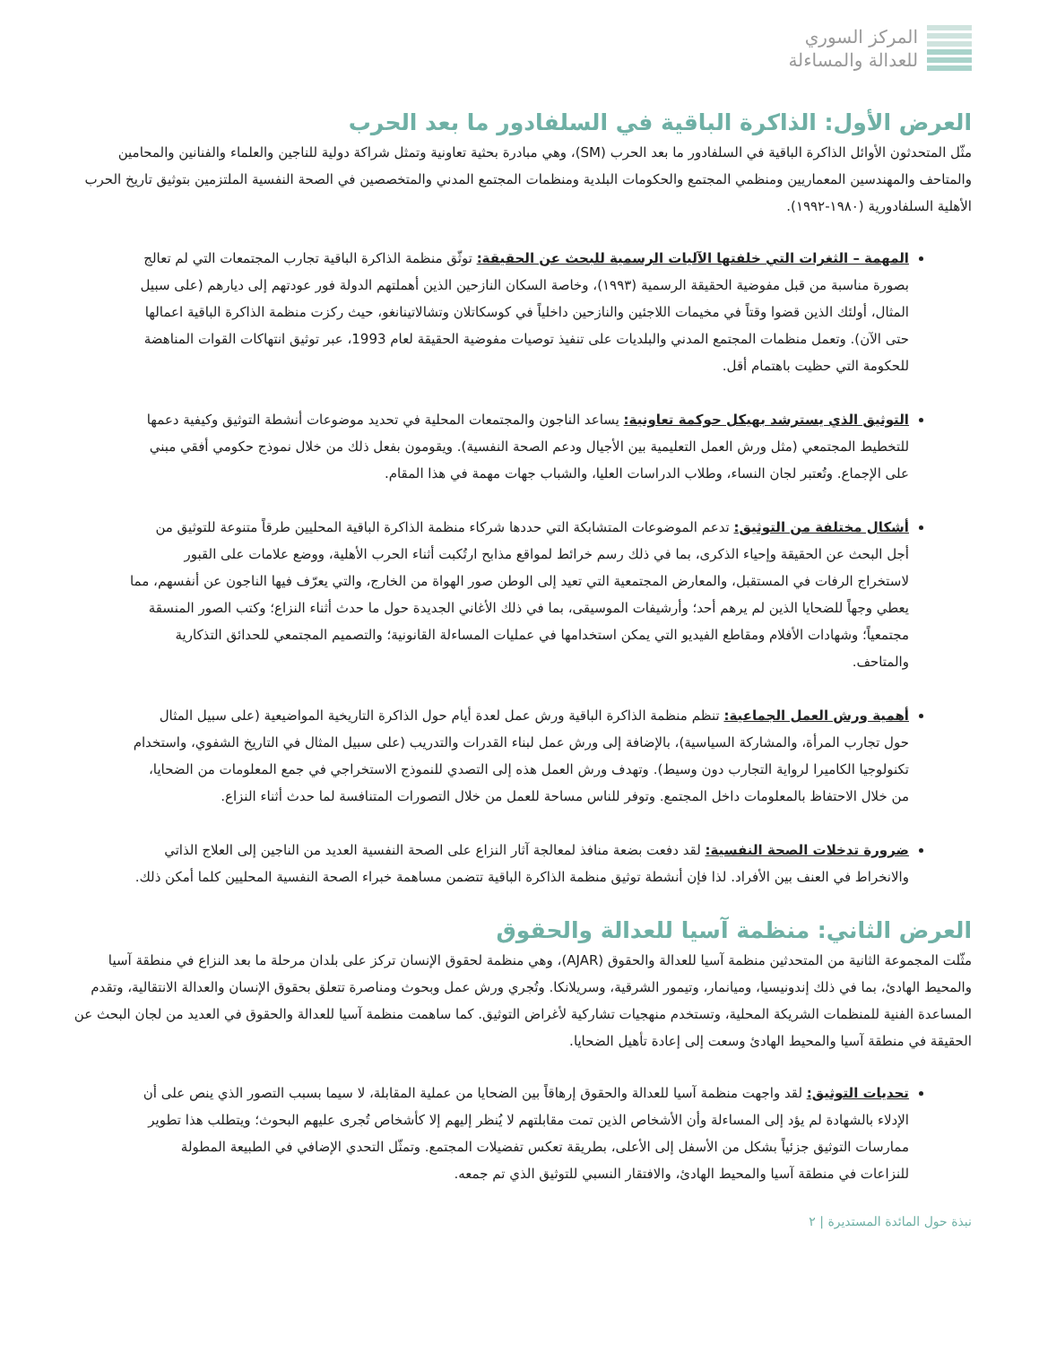المركز السوري
للعدالة والمساءلة
العرض الأول: الذاكرة الباقية في السلفادور ما بعد الحرب
مثّل المتحدثون الأوائل الذاكرة الباقية في السلفادور ما بعد الحرب (SM)، وهي مبادرة بحثية تعاونية وتمثل شراكة دولية للناجين والعلماء والفنانين والمحامين والمتاحف والمهندسين المعماريين ومنظمي المجتمع والحكومات البلدية ومنظمات المجتمع المدني والمتخصصين في الصحة النفسية الملتزمين بتوثيق تاريخ الحرب الأهلية السلفادورية (١٩٨٠-١٩٩٢).
المهمة – الثغرات التي خلفتها الآليات الرسمية للبحث عن الحقيقة: توثّق منظمة الذاكرة الباقية تجارب المجتمعات التي لم تعالج بصورة مناسبة من قبل مفوضية الحقيقة الرسمية (١٩٩٣)، وخاصة السكان النازحين الذين أهملتهم الدولة فور عودتهم إلى ديارهم (على سبيل المثال، أولئك الذين قضوا وقتاً في مخيمات اللاجئين والنازحين داخلياً في كوسكاتلان وتشالاتينانغو، حيث ركزت منظمة الذاكرة الباقية اعمالها حتى الآن). وتعمل منظمات المجتمع المدني والبلديات على تنفيذ توصيات مفوضية الحقيقة لعام 1993، عبر توثيق انتهاكات القوات المناهضة للحكومة التي حظيت باهتمام أقل.
التوثيق الذي يسترشد بهيكل حوكمة تعاونية: يساعد الناجون والمجتمعات المحلية في تحديد موضوعات أنشطة التوثيق وكيفية دعمها للتخطيط المجتمعي (مثل ورش العمل التعليمية بين الأجيال ودعم الصحة النفسية). ويقومون بفعل ذلك من خلال نموذج حكومي أفقي مبني على الإجماع. وتُعتبر لجان النساء، وطلاب الدراسات العليا، والشباب جهات مهمة في هذا المقام.
أشكال مختلفة من التوثيق: تدعم الموضوعات المتشابكة التي حددها شركاء منظمة الذاكرة الباقية المحليين طرقاً متنوعة للتوثيق من أجل البحث عن الحقيقة وإحياء الذكرى، بما في ذلك رسم خرائط لمواقع مذابح ارتُكبت أثناء الحرب الأهلية، ووضع علامات على القبور لاستخراج الرفات في المستقبل، والمعارض المجتمعية التي تعيد إلى الوطن صور الهواة من الخارج، والتي يعرّف فيها الناجون عن أنفسهم، مما يعطي وجهاً للضحايا الذين لم يرهم أحد؛ وأرشيفات الموسيقى، بما في ذلك الأغاني الجديدة حول ما حدث أثناء النزاع؛ وكتب الصور المنسقة مجتمعياً؛ وشهادات الأفلام ومقاطع الفيديو التي يمكن استخدامها في عمليات المساءلة القانونية؛ والتصميم المجتمعي للحدائق التذكارية والمتاحف.
أهمية ورش العمل الجماعية: تنظم منظمة الذاكرة الباقية ورش عمل لعدة أيام حول الذاكرة التاريخية المواضيعية (على سبيل المثال حول تجارب المرأة، والمشاركة السياسية)، بالإضافة إلى ورش عمل لبناء القدرات والتدريب (على سبيل المثال في التاريخ الشفوي، واستخدام تكنولوجيا الكاميرا لرواية التجارب دون وسيط). وتهدف ورش العمل هذه إلى التصدي للنموذج الاستخراجي في جمع المعلومات من الضحايا، من خلال الاحتفاظ بالمعلومات داخل المجتمع. وتوفر للناس مساحة للعمل من خلال التصورات المتنافسة لما حدث أثناء النزاع.
ضرورة تدخلات الصحة النفسية: لقد دفعت بضعة منافذ لمعالجة آثار النزاع على الصحة النفسية العديد من الناجين إلى العلاج الذاتي والانخراط في العنف بين الأفراد. لذا فإن أنشطة توثيق منظمة الذاكرة الباقية تتضمن مساهمة خبراء الصحة النفسية المحليين كلما أمكن ذلك.
العرض الثاني: منظمة آسيا للعدالة والحقوق
مثّلت المجموعة الثانية من المتحدثين منظمة آسيا للعدالة والحقوق (AJAR)، وهي منظمة لحقوق الإنسان تركز على بلدان مرحلة ما بعد النزاع في منطقة آسيا والمحيط الهادئ، بما في ذلك إندونيسيا، وميانمار، وتيمور الشرقية، وسريلانكا. وتُجري ورش عمل وبحوث ومناصرة تتعلق بحقوق الإنسان والعدالة الانتقالية، وتقدم المساعدة الفنية للمنظمات الشريكة المحلية، وتستخدم منهجيات تشاركية لأغراض التوثيق. كما ساهمت منظمة آسيا للعدالة والحقوق في العديد من لجان البحث عن الحقيقة في منطقة آسيا والمحيط الهادئ وسعت إلى إعادة تأهيل الضحايا.
تحديات التوثيق: لقد واجهت منظمة آسيا للعدالة والحقوق إرهاقاً بين الضحايا من عملية المقابلة، لا سيما بسبب التصور الذي ينص على أن الإدلاء بالشهادة لم يؤد إلى المساءلة وأن الأشخاص الذين تمت مقابلتهم لا يُنظر إليهم إلا كأشخاص تُجرى عليهم البحوث؛ ويتطلب هذا تطوير ممارسات التوثيق جزئياً بشكل من الأسفل إلى الأعلى، بطريقة تعكس تفضيلات المجتمع. وتمثّل التحدي الإضافي في الطبيعة المطولة للنزاعات في منطقة آسيا والمحيط الهادئ، والافتقار النسبي للتوثيق الذي تم جمعه.
نبذة حول المائدة المستديرة | ٢